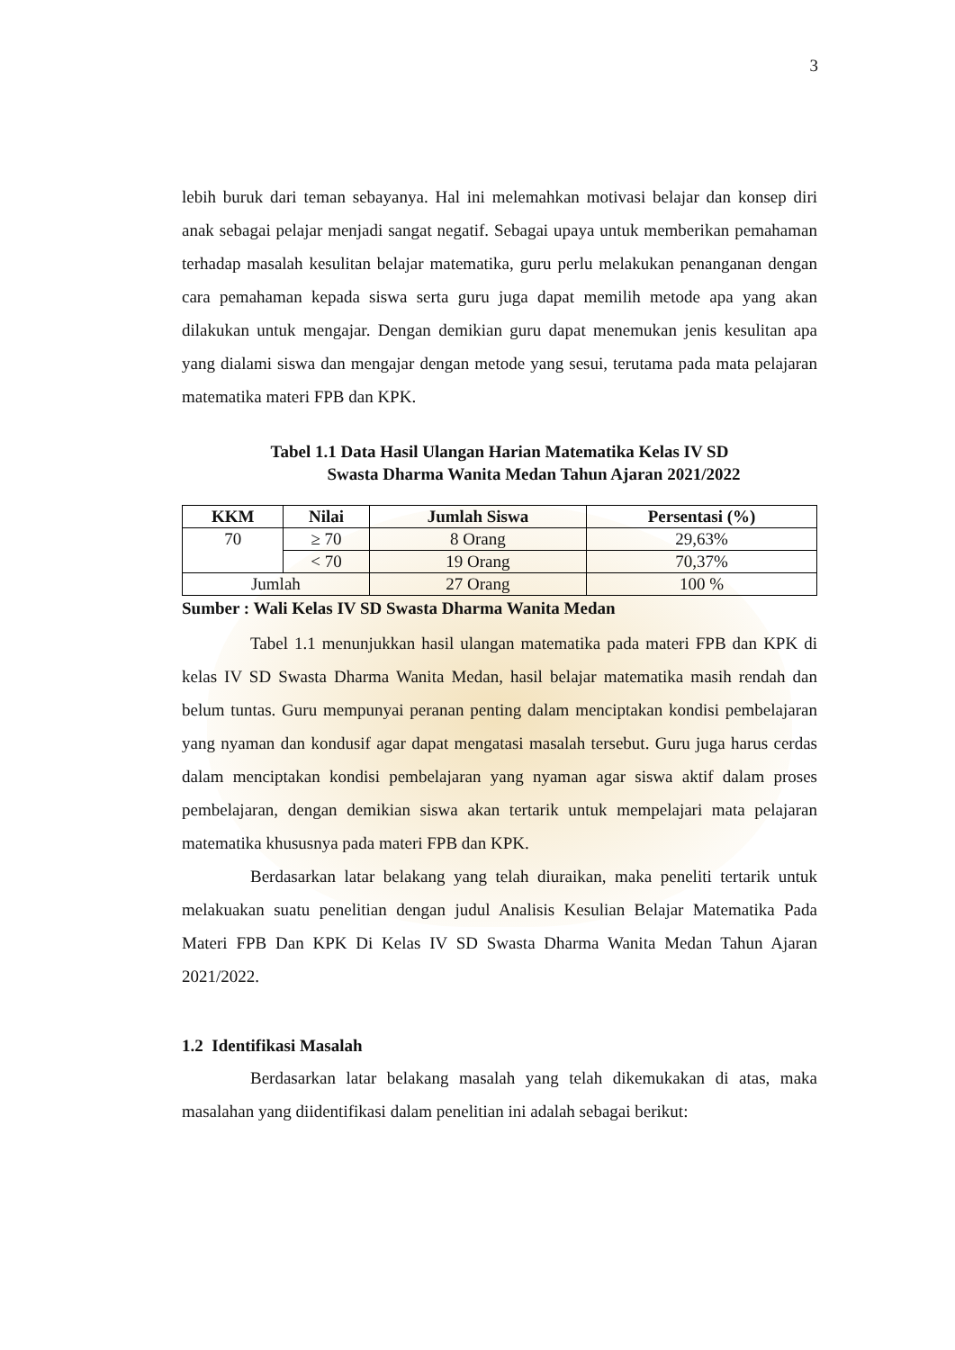3
lebih buruk dari teman sebayanya. Hal ini melemahkan motivasi belajar dan konsep diri anak sebagai pelajar menjadi sangat negatif. Sebagai upaya untuk memberikan pemahaman terhadap masalah kesulitan belajar matematika, guru perlu melakukan penanganan dengan cara pemahaman kepada siswa serta guru juga dapat memilih metode apa yang akan dilakukan untuk mengajar. Dengan demikian guru dapat menemukan jenis kesulitan apa yang dialami siswa dan mengajar dengan metode yang sesui, terutama pada mata pelajaran matematika materi FPB dan KPK.
Tabel 1.1 Data Hasil Ulangan Harian Matematika Kelas IV SD
Swasta Dharma Wanita Medan Tahun Ajaran 2021/2022
| KKM | Nilai | Jumlah Siswa | Persentasi (%) |
| --- | --- | --- | --- |
| 70 | ≥ 70 | 8 Orang | 29,63% |
| | < 70 | 19 Orang | 70,37% |
| Jumlah | | 27 Orang | 100 % |
Sumber : Wali Kelas IV SD Swasta Dharma Wanita Medan
Tabel 1.1 menunjukkan hasil ulangan matematika pada materi FPB dan KPK di kelas IV SD Swasta Dharma Wanita Medan, hasil belajar matematika masih rendah dan belum tuntas. Guru mempunyai peranan penting dalam menciptakan kondisi pembelajaran yang nyaman dan kondusif agar dapat mengatasi masalah tersebut. Guru juga harus cerdas dalam menciptakan kondisi pembelajaran yang nyaman agar siswa aktif dalam proses pembelajaran, dengan demikian siswa akan tertarik untuk mempelajari mata pelajaran matematika khususnya pada materi FPB dan KPK.
Berdasarkan latar belakang yang telah diuraikan, maka peneliti tertarik untuk melakuakan suatu penelitian dengan judul Analisis Kesulian Belajar Matematika Pada Materi FPB Dan KPK Di Kelas IV SD Swasta Dharma Wanita Medan Tahun Ajaran 2021/2022.
1.2 Identifikasi Masalah
Berdasarkan latar belakang masalah yang telah dikemukakan di atas, maka masalahan yang diidentifikasi dalam penelitian ini adalah sebagai berikut: